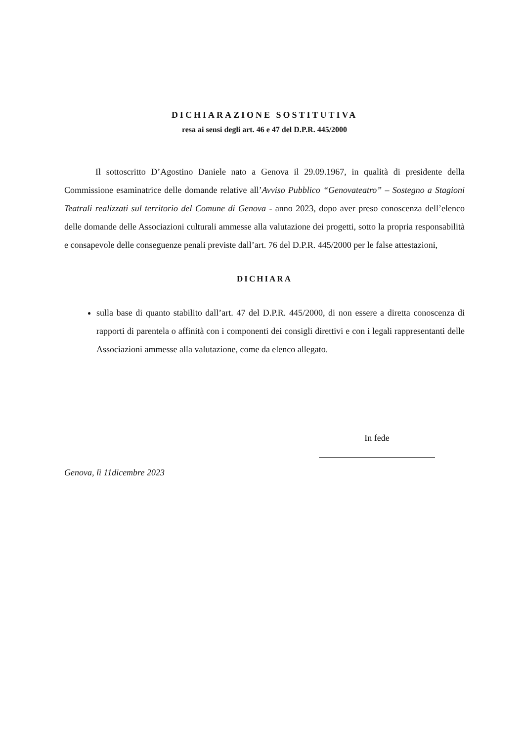DICHIARAZIONE SOSTITUTIVA
resa ai sensi degli art. 46 e 47 del D.P.R. 445/2000
Il sottoscritto D’Agostino Daniele nato a Genova il 29.09.1967, in qualità di presidente della Commissione esaminatrice delle domande relative all’Avviso Pubblico “Genovateatro” – Sostegno a Stagioni Teatrali realizzati sul territorio del Comune di Genova - anno 2023, dopo aver preso conoscenza dell’elenco delle domande delle Associazioni culturali ammesse alla valutazione dei progetti, sotto la propria responsabilità e consapevole delle conseguenze penali previste dall’art. 76 del D.P.R. 445/2000 per le false attestazioni,
DICHIARA
sulla base di quanto stabilito dall’art. 47 del D.P.R. 445/2000, di non essere a diretta conoscenza di rapporti di parentela o affinità con i componenti dei consigli direttivi e con i legali rappresentanti delle Associazioni ammesse alla valutazione, come da elenco allegato.
In fede
Genova, lì 11dicembre 2023